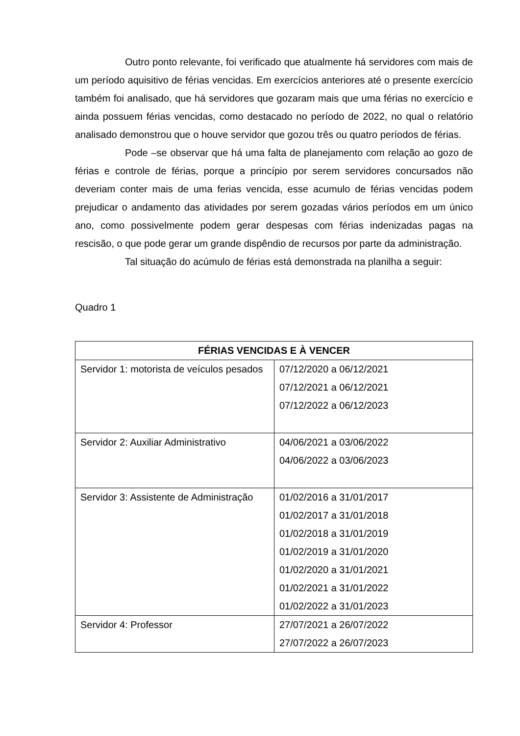Outro ponto relevante, foi verificado que atualmente há servidores com mais de um período aquisitivo de férias vencidas. Em exercícios anteriores até o presente exercício também foi analisado, que há servidores que gozaram mais que uma férias no exercício e ainda possuem férias vencidas, como destacado no período de 2022, no qual o relatório analisado demonstrou que o houve servidor que gozou três ou quatro períodos de férias.
Pode –se observar que há uma falta de planejamento com relação ao gozo de férias e controle de férias, porque a princípio por serem servidores concursados não deveriam conter mais de uma ferias vencida, esse acumulo de férias vencidas podem prejudicar o andamento das atividades por serem gozadas vários períodos em um único ano, como possivelmente podem gerar despesas com férias indenizadas pagas na rescisão, o que pode gerar um grande dispêndio de recursos por parte da administração.
Tal situação do acúmulo de férias está demonstrada na planilha a seguir:
Quadro 1
| FÉRIAS VENCIDAS E À VENCER | |
| --- | --- |
| Servidor 1: motorista de veículos pesados | 07/12/2020 a 06/12/2021 07/12/2021 a 06/12/2021 07/12/2022 a 06/12/2023 |
| Servidor 2: Auxiliar Administrativo | 04/06/2021 a 03/06/2022 04/06/2022 a 03/06/2023 |
| Servidor 3: Assistente de Administração | 01/02/2016 a 31/01/2017 01/02/2017 a 31/01/2018 01/02/2018 a 31/01/2019 01/02/2019 a 31/01/2020 01/02/2020 a 31/01/2021 01/02/2021 a 31/01/2022 01/02/2022 a 31/01/2023 |
| Servidor 4: Professor | 27/07/2021 a 26/07/2022 27/07/2022 a 26/07/2023 |